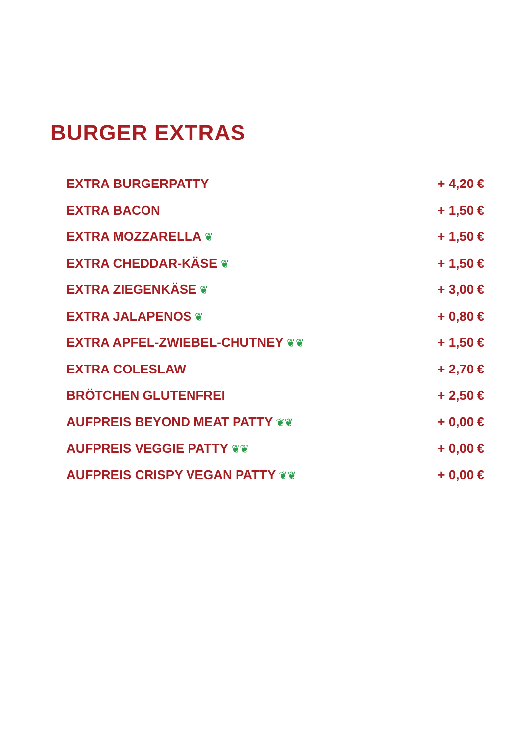BURGER EXTRAS
EXTRA BURGERPATTY + 4,20 €
EXTRA BACON + 1,50 €
EXTRA MOZZARELLA ❦ + 1,50 €
EXTRA CHEDDAR-KÄSE ❦ + 1,50 €
EXTRA ZIEGENKÄSE ❦ + 3,00 €
EXTRA JALAPENOS ❦ + 0,80 €
EXTRA APFEL-ZWIEBEL-CHUTNEY ❦❦ + 1,50 €
EXTRA COLESLAW + 2,70 €
BRÖTCHEN GLUTENFREI + 2,50 €
AUFPREIS BEYOND MEAT PATTY ❦❦ + 0,00 €
AUFPREIS VEGGIE PATTY ❦❦ + 0,00 €
AUFPREIS CRISPY VEGAN PATTY ❦❦ + 0,00 €